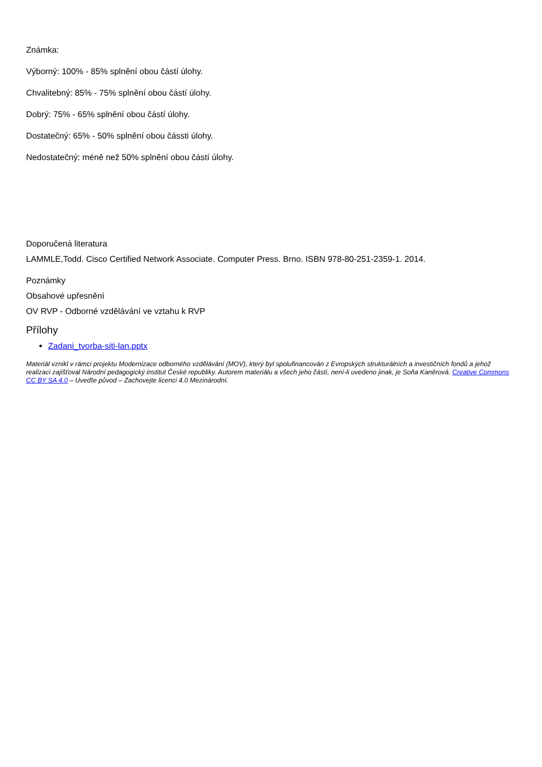Známka:
Výborný: 100% - 85% splnění obou částí úlohy.
Chvalitebný: 85% - 75% splnění obou částí úlohy.
Dobrý: 75% - 65% splnění obou částí úlohy.
Dostatečný: 65% - 50% splnění obou čássti úlohy.
Nedostatečný: méně než 50% splnění obou částí úlohy.
Doporučená literatura
LAMMLE,Todd. Cisco Certified Network Associate. Computer Press. Brno. ISBN 978-80-251-2359-1. 2014.
Poznámky
Obsahové upřesnění
OV RVP - Odborné vzdělávání ve vztahu k RVP
Přílohy
Zadani_tvorba-siti-lan.pptx
Materiál vznikl v rámci projektu Modernizace odborného vzdělávání (MOV), který byl spolufinancován z Evropských strukturálních a investičních fondů a jehož realizaci zajišťoval Národní pedagogický institut České republiky. Autorem materiálu a všech jeho částí, není-li uvedeno jinak, je Soňa Kaněrová. Creative Commons CC BY SA 4.0 – Uveďte původ – Zachovejte licenci 4.0 Mezinárodní.